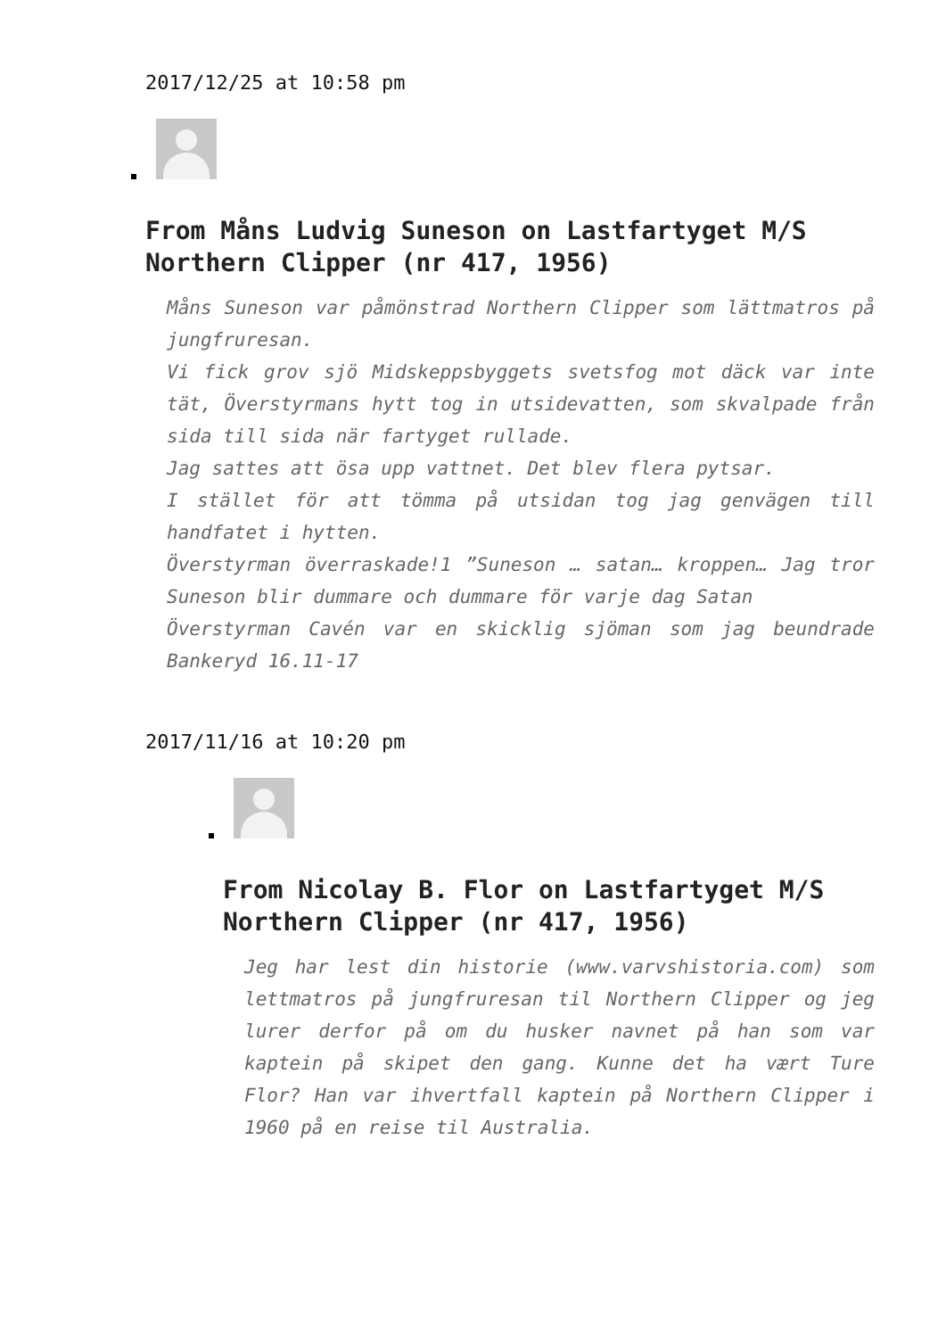2017/12/25 at 10:58 pm
From Måns Ludvig Suneson on Lastfartyget M/S Northern Clipper (nr 417, 1956)
Måns Suneson var påmönstrad Northern Clipper som lättmatros på jungfruresan.
Vi fick grov sjö Midskeppsbyggets svetsfog mot däck var inte tät, Överstyrmans hytt tog in utsidevatten, som skvalpade från sida till sida när fartyget rullade.
Jag sattes att ösa upp vattnet. Det blev flera pytsar.
I stället för att tömma på utsidan tog jag genvägen till handfatet i hytten.
Överstyrman överraskade!1 ”Suneson … satan… kroppen… Jag tror Suneson blir dummare och dummare för varje dag Satan
Överstyrman Cavén var en skicklig sjöman som jag beundrade Bankeryd 16.11-17
2017/11/16 at 10:20 pm
From Nicolay B. Flor on Lastfartyget M/S Northern Clipper (nr 417, 1956)
Jeg har lest din historie (www.varvshistoria.com) som lettmatros på jungfruresan til Northern Clipper og jeg lurer derfor på om du husker navnet på han som var kaptein på skipet den gang. Kunne det ha vært Ture Flor? Han var ihvertfall kaptein på Northern Clipper i 1960 på en reise til Australia.